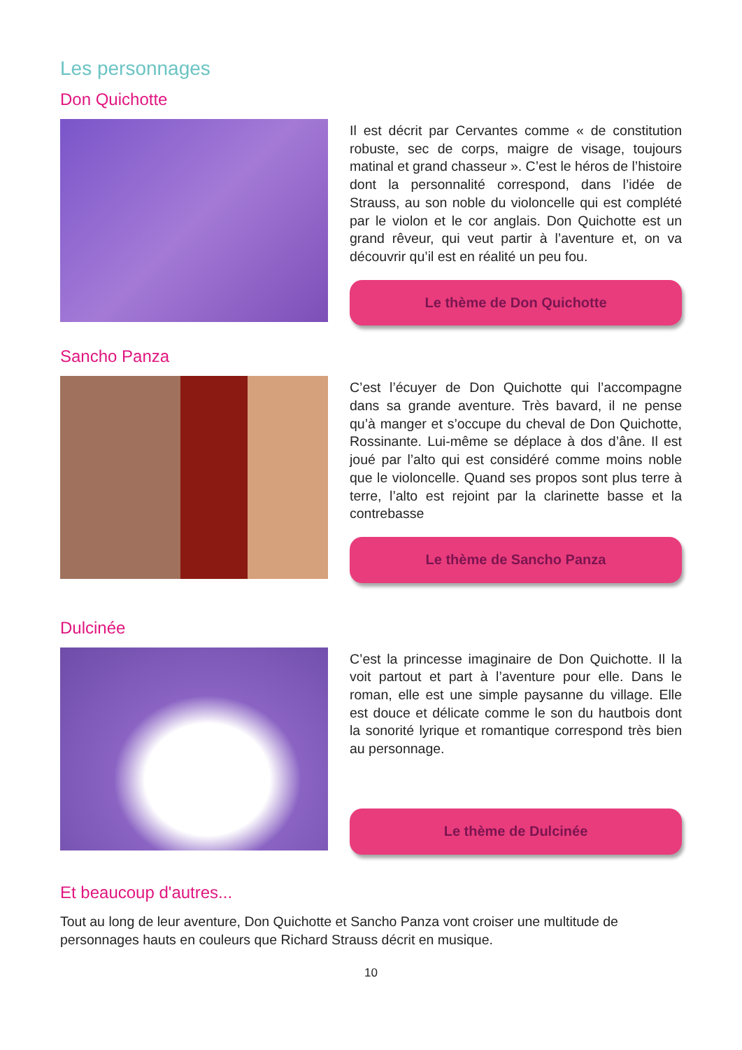Les personnages
Don Quichotte
Il est décrit par Cervantes comme « de constitution robuste, sec de corps, maigre de visage, toujours matinal et grand chasseur ». C’est le héros de l’histoire dont la personnalité correspond, dans l’idée de Strauss, au son noble du violoncelle qui est complété par le violon et le cor anglais. Don Quichotte est un grand rêveur, qui veut partir à l’aventure et, on va découvrir qu’il est en réalité un peu fou.
Le thème de Don Quichotte
Sancho Panza
C’est l’écuyer de Don Quichotte qui l’accompagne dans sa grande aventure. Très bavard, il ne pense qu’à manger et s’occupe du cheval de Don Quichotte, Rossinante. Lui-même se déplace à dos d’âne. Il est joué par l’alto qui est considéré comme moins noble que le violoncelle. Quand ses propos sont plus terre à terre, l’alto est rejoint par la clarinette basse et la contrebasse
Le thème de Sancho Panza
Dulcinée
C’est la princesse imaginaire de Don Quichotte. Il la voit partout et part à l’aventure pour elle. Dans le roman, elle est une simple paysanne du village. Elle est douce et délicate comme le son du hautbois dont la sonorité lyrique et romantique correspond très bien au personnage.
Le thème de Dulcinée
Et beaucoup d'autres...
Tout au long de leur aventure, Don Quichotte et Sancho Panza vont croiser une multitude de personnages hauts en couleurs que Richard Strauss décrit en musique.
10